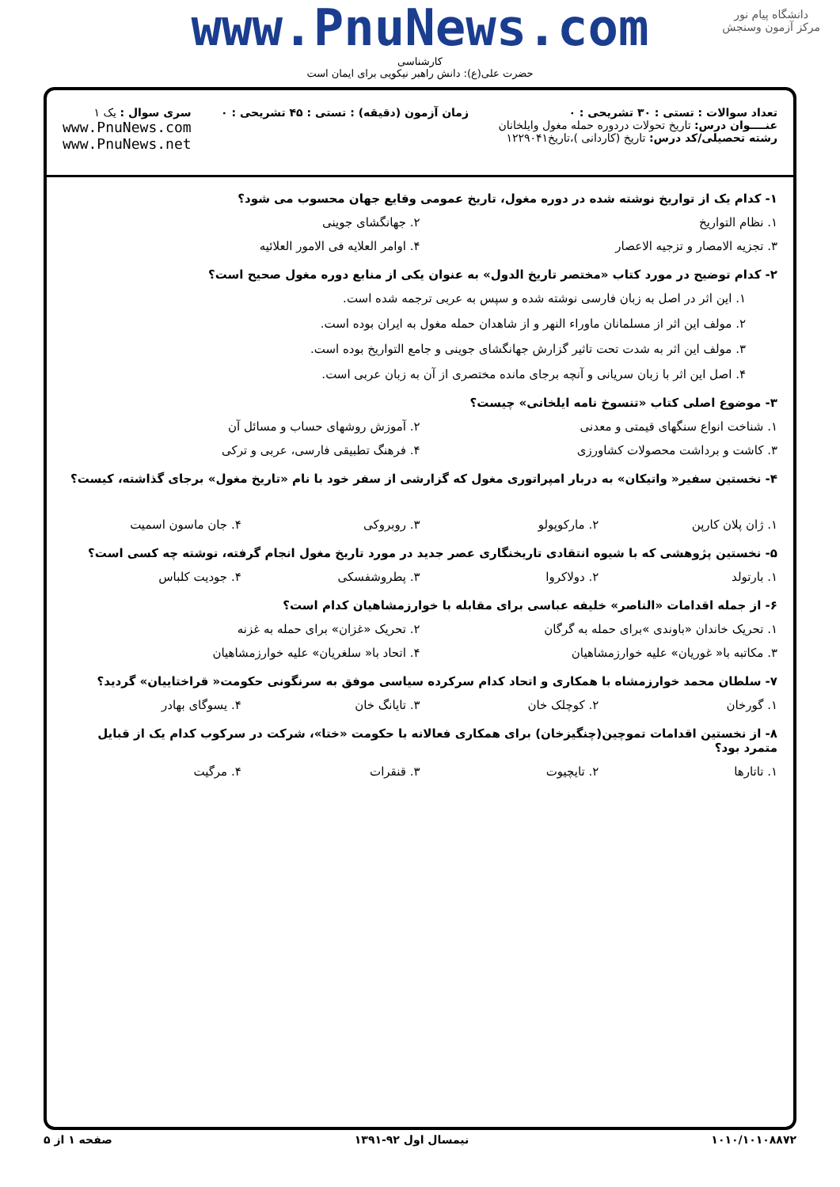دانشگاه پیام نور
مرکز آزمون وسنجش
www.PnuNews.com
کارشناسی
حضرت علی(ع): دانش راهبر نیکویی برای ایمان است
تعداد سوالات : تستی : ۳۰ تشریحی : ۰
عنــــوان درس: تاریخ تحولات دردوره حمله مغول وایلخانان
رشته تحصیلی/کد درس: تاریخ (کاردانی )،تاریخ۱۲۲۹۰۴۱
زمان آزمون (دقیقه) : تستی : ۴۵ تشریحی : ۰
سری سوال : یک ۱
www.PnuNews.com
www.PnuNews.net
۱- کدام یک از تواریخ نوشته شده در دوره مغول، تاریخ عمومی وقایع جهان محسوب می شود؟
۱. نظام التواریخ ۲. جهانگشای جوینی
۳. تجزیه الامصار و تزجیه الاعصار ۴. اوامر العلایه فی الامور العلائیه
۲- کدام توضیح در مورد کتاب «مختصر تاریخ الدول» به عنوان یکی از منابع دوره مغول صحیح است؟
۱. این اثر در اصل به زبان فارسی نوشته شده و سپس به عربی ترجمه شده است.
۲. مولف این اثر از مسلمانان ماوراء النهر و از شاهدان حمله مغول به ایران بوده است.
۳. مولف این اثر به شدت تحت تاثیر گزارش جهانگشای جوینی و جامع التواریخ بوده است.
۴. اصل این اثر با زبان سریانی و آنچه برجای مانده مختصری از آن به زبان عربی است.
۳- موضوع اصلی کتاب «تنسوخ نامه ایلخانی» چیست؟
۱. شناخت انواع سنگهای قیمتی و معدنی ۲. آموزش روشهای حساب و مسائل آن
۳. کاشت و برداشت محصولات کشاورزی ۴. فرهنگ تطبیقی فارسی، عربی و ترکی
۴- نخستین سفیر« واتیکان» به دربار امپراتوری مغول که گزارشی از سفر خود با نام «تاریخ مغول» برجای گذاشته، کیست؟
۱. ژان پلان کارپن ۲. مارکوپولو ۳. روبروکی ۴. جان ماسون اسمیت
۵- نخستین پژوهشی که با شیوه انتقادی تاریخنگاری عصر جدید در مورد تاریخ مغول انجام گرفته، نوشته چه کسی است؟
۱. بارتولد ۲. دولاکروا ۳. پطروشفسکی ۴. جودیت کلباس
۶- از جمله اقدامات «الناصر» خلیفه عباسی برای مقابله با خوارزمشاهیان کدام است؟
۱. تحریک خاندان «باوندی »برای حمله به گرگان ۲. تحریک «غزان» برای حمله به غزنه
۳. مکاتبه با« غوریان» علیه خوارزمشاهیان ۴. اتحاد با« سلغریان» علیه خوارزمشاهیان
۷- سلطان محمد خوارزمشاه با همکاری و اتحاد کدام سرکرده سیاسی موفق به سرنگونی حکومت« قراختاییان» گردید؟
۱. گورخان ۲. کوچلک خان ۳. تایانگ خان ۴. یسوگای بهادر
۸- از نخستین اقدامات تموچین(چنگیزخان) برای همکاری فعالانه با حکومت «ختا»، شرکت در سرکوب کدام یک از قبایل متمرد بود؟
۱. تاتارها ۲. تایچیوت ۳. قنقرات ۴. مرگیت
۱۰۱۰/۱۰۱۰۸۸۷۲ نیمسال اول ۹۲-۱۳۹۱ صفحه ۱ از ۵